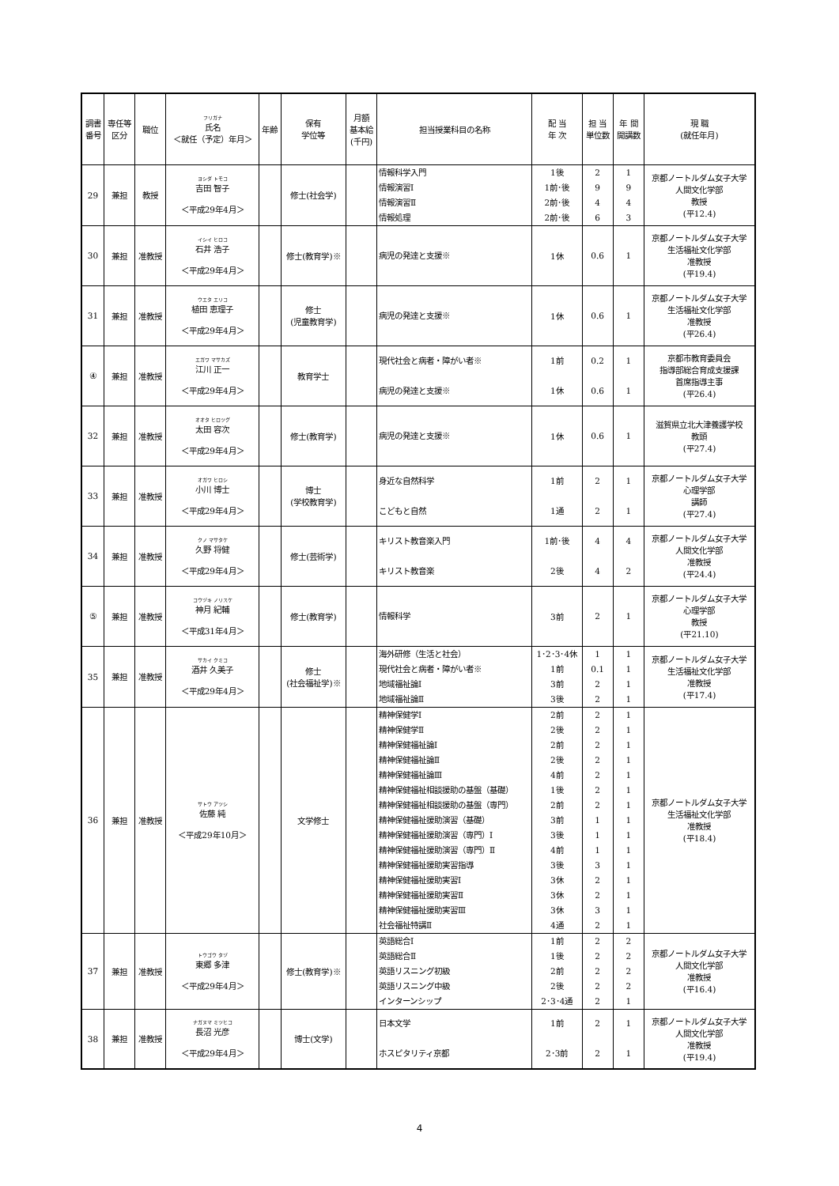| 調書 番号 | 専任等 区分 | 職位 | フリガナ 氏名 ＜就任（予定）年月＞ | 年齢 | 保有 学位等 | 月額 基本給 (千円) | 担当授業科目の名称 | 配 当 年 次 | 担 当 単位数 | 年 間 開講数 | 現 職 (就任年月) |
| --- | --- | --- | --- | --- | --- | --- | --- | --- | --- | --- | --- |
| 29 | 兼担 | 教授 | ヨシダ トモコ 吉田 智子 ＜平成29年4月＞ | | 修士(社会学) | | 情報科学入門 情報演習Ⅰ 情報演習Ⅱ 情報処理 | 1後 1前･後 2前･後 2前･後 | 2 9 4 6 | 1 9 4 3 | 京都ノートルダム女子大学 人間文化学部 教授 (平12.4) |
| 30 | 兼担 | 准教授 | イシイ ヒロコ 石井 浩子 ＜平成29年4月＞ | | 修士(教育学)※ | | 病児の発達と支援※ | 1休 | 0.6 | 1 | 京都ノートルダム女子大学 生活福祉文化学部 准教授 (平19.4) |
| 31 | 兼担 | 准教授 | ウエタ エリコ 植田 恵理子 ＜平成29年4月＞ | | 修士 (児童教育学) | | 病児の発達と支援※ | 1休 | 0.6 | 1 | 京都ノートルダム女子大学 生活福祉文化学部 准教授 (平26.4) |
| ④ | 兼担 | 准教授 | エガワ マサカズ 江川 正一 ＜平成29年4月＞ | | 教育学士 | | 現代社会と病者・障がい者※ 病児の発達と支援※ | 1前 1休 | 0.2 0.6 | 1 1 | 京都市教育委員会 指導部総合育成支援課 首席指導主事 (平26.4) |
| 32 | 兼担 | 准教授 | オオタ ヒロツグ 太田 容次 ＜平成29年4月＞ | | 修士(教育学) | | 病児の発達と支援※ | 1休 | 0.6 | 1 | 滋賀県立北大津養護学校 教頭 (平27.4) |
| 33 | 兼担 | 准教授 | オガワ ヒロシ 小川 博士 ＜平成29年4月＞ | | 博士 (学校教育学) | | 身近な自然科学 こどもと自然 | 1前 1通 | 2 2 | 1 1 | 京都ノートルダム女子大学 心理学部 講師 (平27.4) |
| 34 | 兼担 | 准教授 | クノ マサタケ 久野 将健 ＜平成29年4月＞ | | 修士(芸術学) | | キリスト教音楽入門 キリスト教音楽 | 1前･後 2後 | 4 4 | 4 2 | 京都ノートルダム女子大学 人間文化学部 准教授 (平24.4) |
| ⑤ | 兼担 | 准教授 | コウヅキ ノリスケ 神月 紀輔 ＜平成31年4月＞ | | 修士(教育学) | | 情報科学 | 3前 | 2 | 1 | 京都ノートルダム女子大学 心理学部 教授 (平21.10) |
| 35 | 兼担 | 准教授 | サカイ クミコ 酒井 久美子 ＜平成29年4月＞ | | 修士 (社会福祉学)※ | | 海外研修（生活と社会） 現代社会と病者・障がい者※ 地域福祉論Ⅰ 地域福祉論Ⅱ | 1･2･3･4休 1前 3前 3後 | 1 0.1 2 2 | 1 1 1 1 | 京都ノートルダム女子大学 生活福祉文化学部 准教授 (平17.4) |
| 36 | 兼担 | 准教授 | サトウ アツシ 佐藤 純 ＜平成29年10月＞ | | 文学修士 | | 精神保健学Ⅰ 精神保健学Ⅱ 精神保健福祉論Ⅰ 精神保健福祉論Ⅱ 精神保健福祉論Ⅲ 精神保健福祉相談援助の基盤（基礎） 精神保健福祉相談援助の基盤（専門） 精神保健福祉援助演習（基礎） 精神保健福祉援助演習（専門）Ⅰ 精神保健福祉援助演習（専門）Ⅱ 精神保健福祉援助実習指導 精神保健福祉援助実習Ⅰ 精神保健福祉援助実習Ⅱ 精神保健福祉援助実習Ⅲ 社会福祉特講Ⅱ | 2前 2後 2前 2後 4前 1後 2前 3前 3後 4前 3後 3休 3休 3休 4通 | 2 2 2 2 2 2 2 1 1 1 3 2 2 3 2 | 1 1 1 1 1 1 1 1 1 1 1 1 1 1 1 | 京都ノートルダム女子大学 生活福祉文化学部 准教授 (平18.4) |
| 37 | 兼担 | 准教授 | トウゴウ タヅ 東郷 多津 ＜平成29年4月＞ | | 修士(教育学)※ | | 英語総合Ⅰ 英語総合Ⅱ 英語リスニング初級 英語リスニング中級 インターンシップ | 1前 1後 2前 2後 2･3･4通 | 2 2 2 2 2 | 2 2 2 2 1 | 京都ノートルダム女子大学 人間文化学部 准教授 (平16.4) |
| 38 | 兼担 | 准教授 | ナガヌマ ミツヒコ 長沼 光彦 ＜平成29年4月＞ | | 博士(文学) | | 日本文学 ホスピタリティ京都 | 1前 2･3前 | 2 2 | 1 1 | 京都ノートルダム女子大学 人間文化学部 准教授 (平19.4) |
4